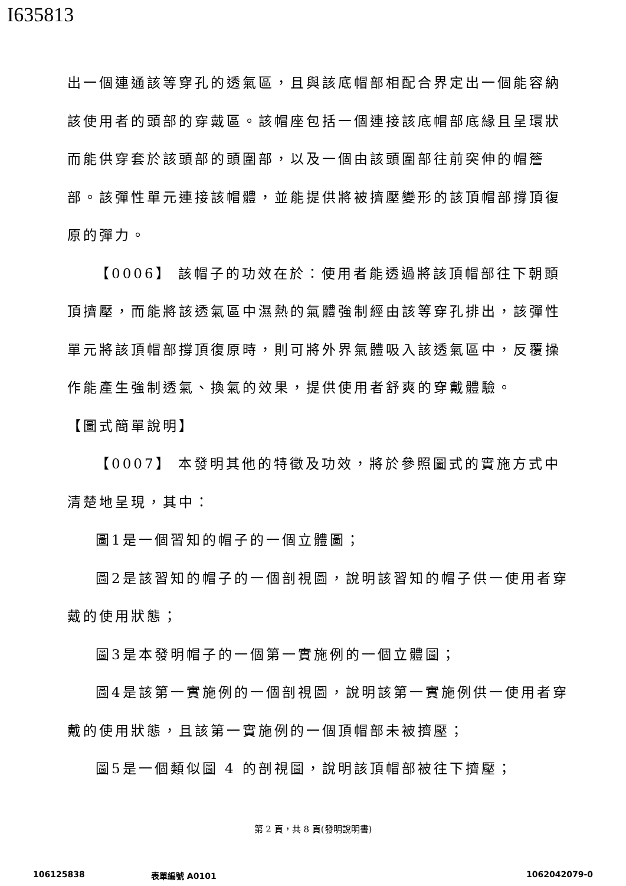I635813
出一個連通該等穿孔的透氣區，且與該底帽部相配合界定出一個能容納該使用者的頭部的穿戴區。該帽座包括一個連接該底帽部底緣且呈環狀而能供穿套於該頭部的頭圍部，以及一個由該頭圍部往前突伸的帽簷部。該彈性單元連接該帽體，並能提供將被擠壓變形的該頂帽部撐頂復原的彈力。
【0006】 該帽子的功效在於：使用者能透過將該頂帽部往下朝頭頂擠壓，而能將該透氣區中濕熱的氣體強制經由該等穿孔排出，該彈性單元將該頂帽部撐頂復原時，則可將外界氣體吸入該透氣區中，反覆操作能產生強制透氣、換氣的效果，提供使用者舒爽的穿戴體驗。
【圖式簡單說明】
【0007】 本發明其他的特徵及功效，將於參照圖式的實施方式中清楚地呈現，其中：
圖1是一個習知的帽子的一個立體圖；
圖2是該習知的帽子的一個剖視圖，說明該習知的帽子供一使用者穿戴的使用狀態；
圖3是本發明帽子的一個第一實施例的一個立體圖；
圖4是該第一實施例的一個剖視圖，說明該第一實施例供一使用者穿戴的使用狀態，且該第一實施例的一個頂帽部未被擠壓；
圖5是一個類似圖 4 的剖視圖，說明該頂帽部被往下擠壓；
第 2 頁，共 8 頁(發明說明書)
106125838 表單編號 A0101 1062042079-0